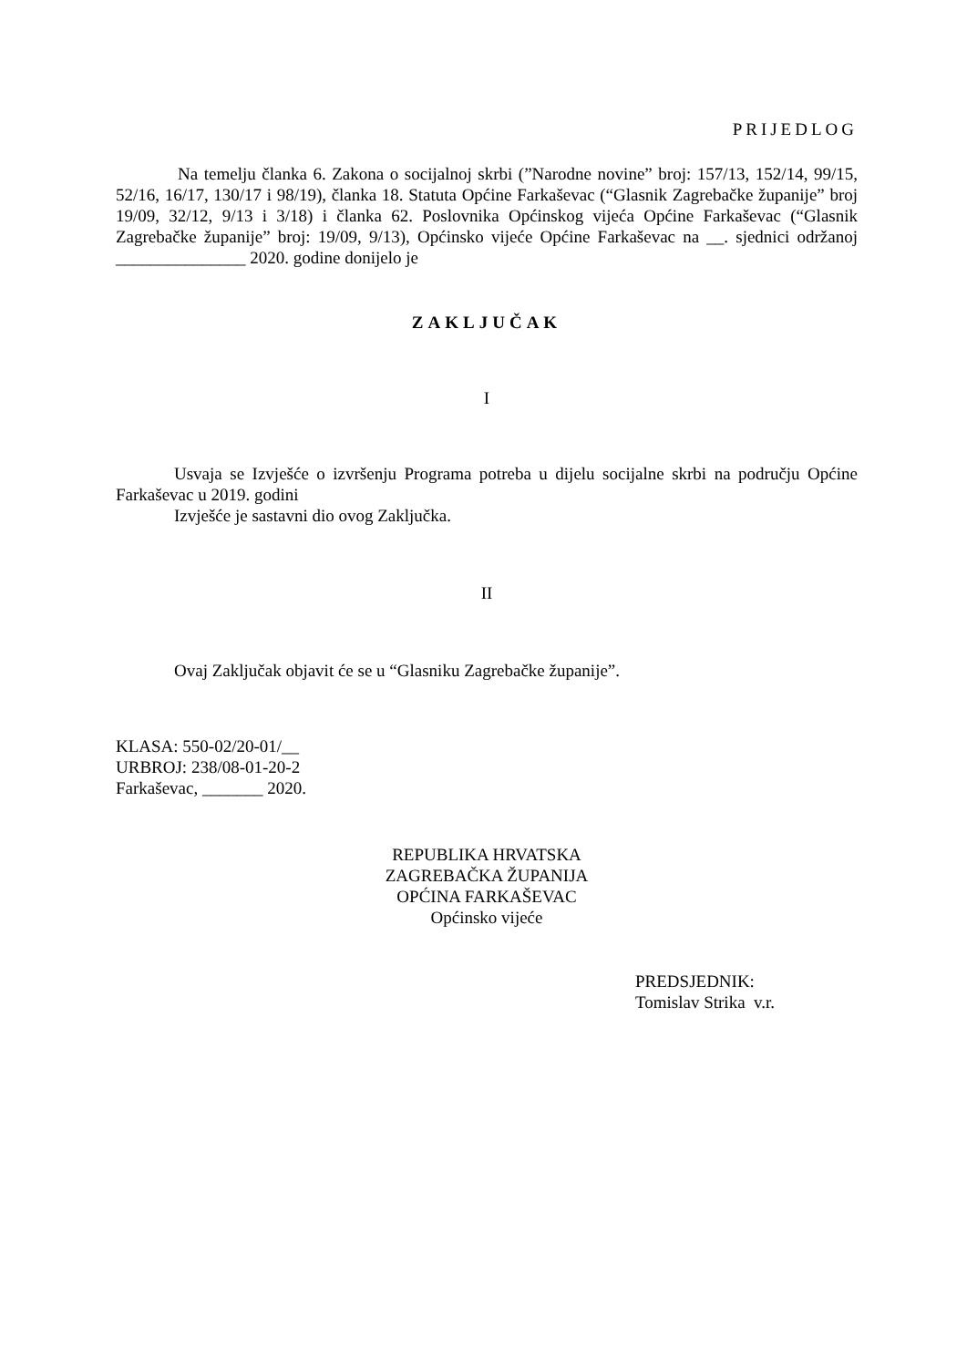PRIJEDLOG
Na temelju članka 6. Zakona o socijalnoj skrbi (”Narodne novine” broj: 157/13, 152/14, 99/15, 52/16, 16/17, 130/17 i 98/19), članka 18. Statuta Općine Farkaševac (“Glasnik Zagrebačke županije” broj 19/09, 32/12, 9/13 i 3/18) i članka 62. Poslovnika Općinskog vijeća Općine Farkaševac (“Glasnik Zagrebačke županije” broj: 19/09, 9/13), Općinsko vijeće Općine Farkaševac na __. sjednici održanoj _______________ 2020. godine donijelo je
ZAKLJUČAK
I
Usvaja se Izvješće o izvršenju Programa potreba u dijelu socijalne skrbi na području Općine Farkaševac u 2019. godini
Izvješće je sastavni dio ovog Zaključka.
II
Ovaj Zaključak objavit će se u “Glasniku Zagrebačke županije”.
KLASA: 550-02/20-01/__
URBROJ: 238/08-01-20-2
Farkaševac, _______ 2020.
REPUBLIKA HRVATSKA
ZAGREBAČKA ŽUPANIJA
OPĆINA FARKAŠEVAC
Općinsko vijeće
PREDSJEDNIK:
Tomislav Strika v.r.